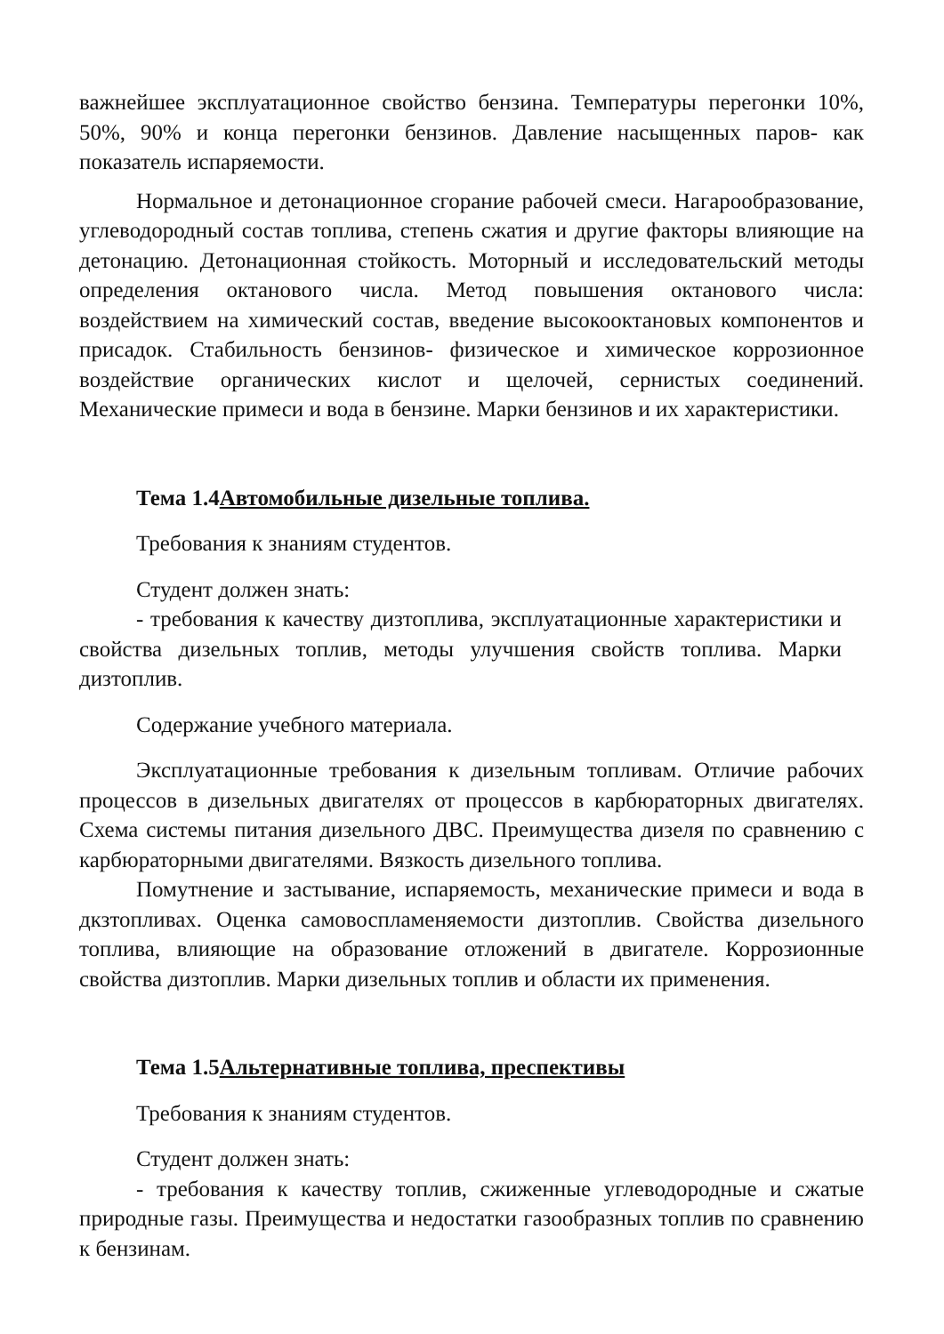важнейшее эксплуатационное свойство бензина. Температуры перегонки 10%, 50%, 90% и конца перегонки бензинов. Давление насыщенных паров- как показатель испаряемости.
Нормальное и детонационное сгорание рабочей смеси. Нагарообразование, углеводородный состав топлива, степень сжатия и другие факторы влияющие на детонацию. Детонационная стойкость. Моторный и исследовательский методы определения октанового числа. Метод повышения октанового числа: воздействием на химический состав, введение высокооктановых компонентов и присадок. Стабильность бензинов- физическое и химическое коррозионное воздействие органических кислот и щелочей, сернистых соединений. Механические примеси и вода в бензине. Марки бензинов и их характеристики.
Тема 1.4Автомобильные дизельные топлива.
Требования к знаниям студентов.
Студент должен знать:
- требования к качеству дизтоплива, эксплуатационные характеристики и свойства дизельных топлив, методы улучшения свойств топлива. Марки дизтоплив.
Содержание учебного материала.
Эксплуатационные требования к дизельным топливам. Отличие рабочих процессов в дизельных двигателях от процессов в карбюраторных двигателях. Схема системы питания дизельного ДВС. Преимущества дизеля по сравнению с карбюраторными двигателями. Вязкость дизельного топлива.
Помутнение и застывание, испаряемость, механические примеси и вода в дкзтопливах. Оценка самовоспламеняемости дизтоплив. Свойства дизельного топлива, влияющие на образование отложений в двигателе. Коррозионные свойства дизтоплив. Марки дизельных топлив и области их применения.
Тема 1.5Альтернативные топлива, преспективы
Требования к знаниям студентов.
Студент должен знать:
- требования к качеству топлив, сжиженные углеводородные и сжатые природные газы. Преимущества и недостатки газообразных топлив по сравнению к бензинам.